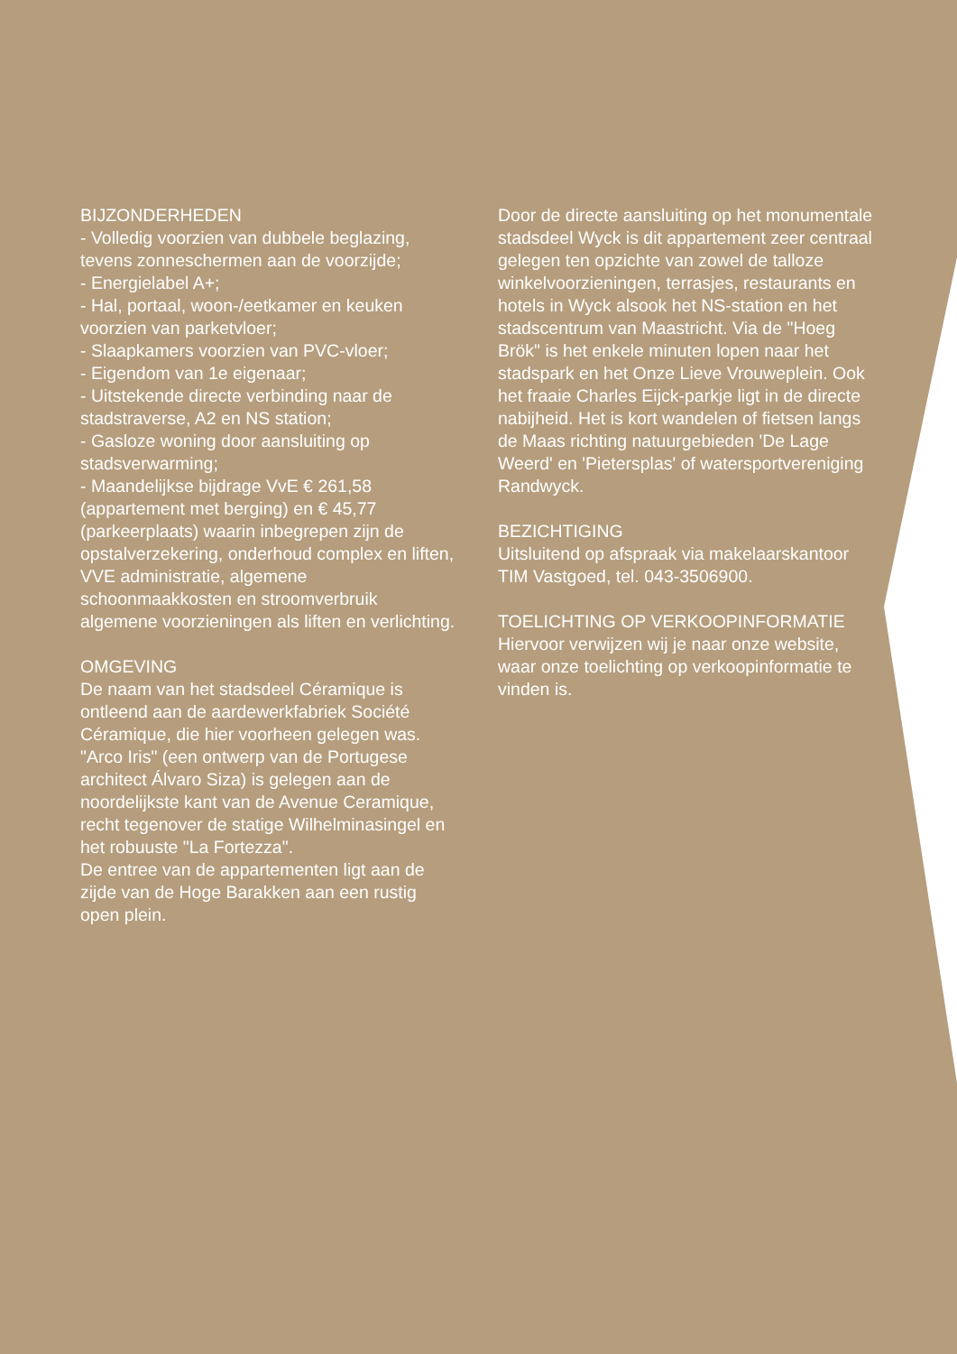BIJZONDERHEDEN
- Volledig voorzien van dubbele beglazing, tevens zonneschermen aan de voorzijde;
- Energielabel A+;
- Hal, portaal, woon-/eetkamer en keuken voorzien van parketvloer;
- Slaapkamers voorzien van PVC-vloer;
- Eigendom van 1e eigenaar;
- Uitstekende directe verbinding naar de stadstraverse, A2 en NS station;
- Gasloze woning door aansluiting op stadsverwarming;
- Maandelijkse bijdrage VvE € 261,58 (appartement met berging) en € 45,77 (parkeerplaats) waarin inbegrepen zijn de opstalverzekering, onderhoud complex en liften, VVE administratie, algemene schoonmaakkosten en stroomverbruik algemene voorzieningen als liften en verlichting.
OMGEVING
De naam van het stadsdeel Céramique is ontleend aan de aardewerkfabriek Société Céramique, die hier voorheen gelegen was.
"Arco Iris" (een ontwerp van de Portugese architect Álvaro Siza) is gelegen aan de noordelijkste kant van de Avenue Ceramique, recht tegenover de statige Wilhelminasingel en het robuuste "La Fortezza".
De entree van de appartementen ligt aan de zijde van de Hoge Barakken aan een rustig open plein.
Door de directe aansluiting op het monumentale stadsdeel Wyck is dit appartement zeer centraal gelegen ten opzichte van zowel de talloze winkelvoorzieningen, terrasjes, restaurants en hotels in Wyck alsook het NS-station en het stadscentrum van Maastricht. Via de "Hoeg Brök" is het enkele minuten lopen naar het stadspark en het Onze Lieve Vrouweplein. Ook het fraaie Charles Eijck-parkje ligt in de directe nabijheid. Het is kort wandelen of fietsen langs de Maas richting natuurgebieden 'De Lage Weerd' en 'Pietersplas' of watersportvereniging Randwyck.
BEZICHTIGING
Uitsluitend op afspraak via makelaarskantoor TIM Vastgoed, tel. 043-3506900.
TOELICHTING OP VERKOOPINFORMATIE
Hiervoor verwijzen wij je naar onze website, waar onze toelichting op verkoopinformatie te vinden is.